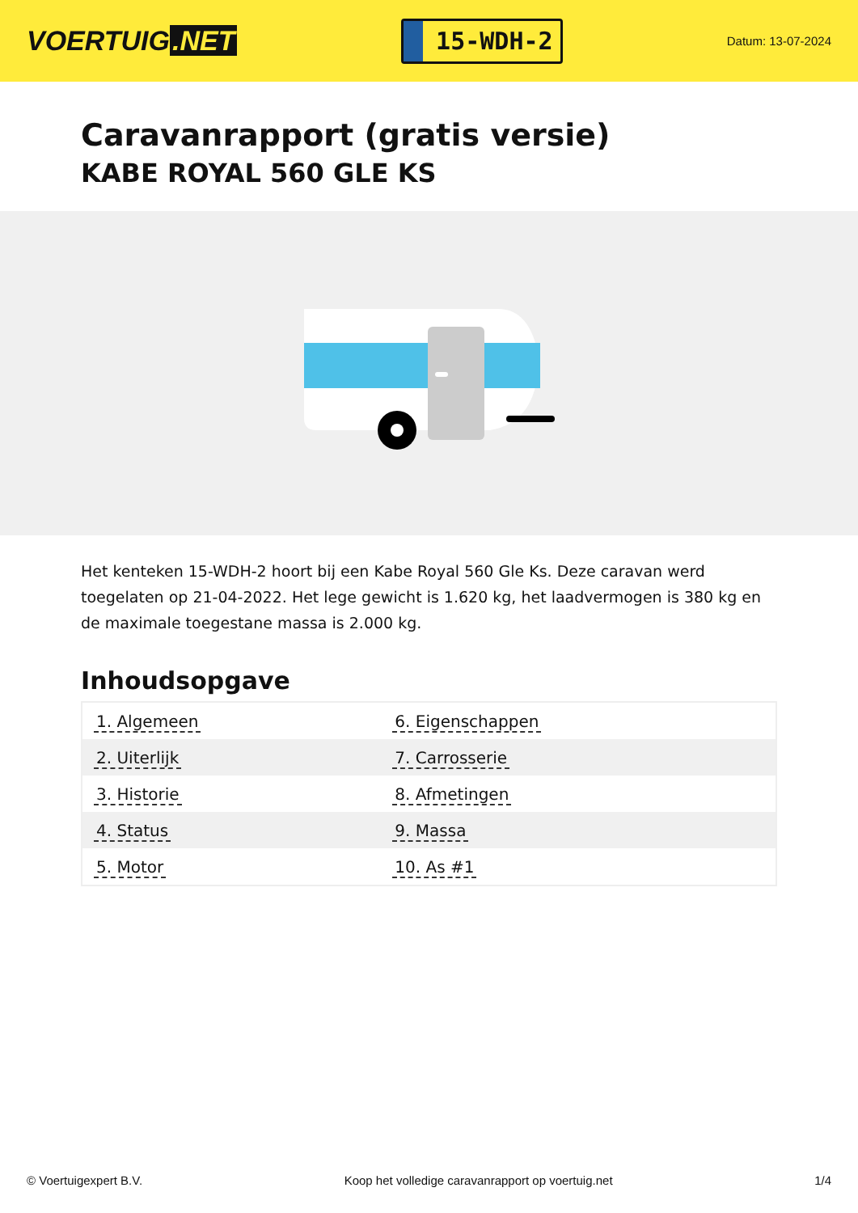VOERTUIG.NET
15-WDH-2
Datum: 13-07-2024
Caravanrapport (gratis versie)
KABE ROYAL 560 GLE KS
Het kenteken 15-WDH-2 hoort bij een Kabe Royal 560 Gle Ks. Deze caravan werd toegelaten op 21-04-2022. Het lege gewicht is 1.620 kg, het laadvermogen is 380 kg en de maximale toegestane massa is 2.000 kg.
Inhoudsopgave
| 1. Algemeen | 6. Eigenschappen |
| 2. Uiterlijk | 7. Carrosserie |
| 3. Historie | 8. Afmetingen |
| 4. Status | 9. Massa |
| 5. Motor | 10. As #1 |
© Voertuigexpert B.V. Koop het volledige caravanrapport op voertuig.net 1/4